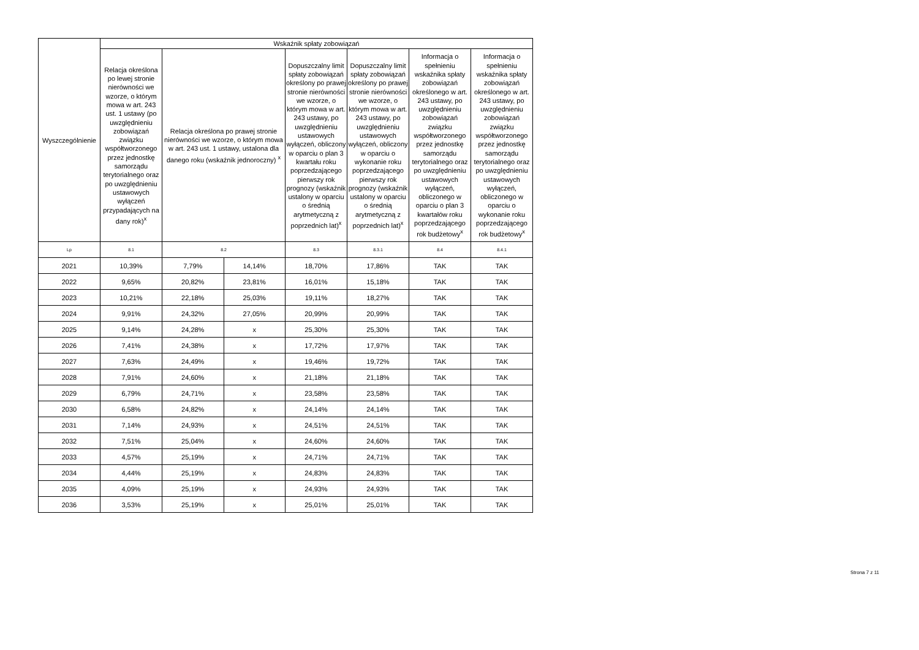| Wyszczególnienie | Wskaźnik spłaty zobowiązań | | | | | | |
| --- | --- | --- | --- | --- | --- | --- | --- |
| | Relacja określona po lewej stronie nierówności we wzorze, o którym mowa w art. 243 ust. 1 ustawy (po uwzględnieniu zobowiązań związku współtworzonego przez jednostkę samorządu terytorialnego oraz po uwzględnieniu ustawowych wyłączeń przypadających na dany rok)<sup>x</sup> | Relacja określona po prawej stronie nierówności we wzorze, o którym mowa w art. 243 ust. 1 ustawy, ustalona dla danego roku (wskaźnik jednoroczny) <sup>x</sup> | | Dopuszczalny limit spłaty zobowiązań określony po prawej stronie nierówności we wzorze, o którym mowa w art. 243 ustawy, po uwzględnieniu ustawowych wyłączeń, obliczony w oparciu o plan 3 kwartału roku poprzedzającego pierwszy rok prognozy (wskaźnik ustalony w oparciu o średnią arytmetyczną z poprzednich lat)<sup>x</sup> | Dopuszczalny limit spłaty zobowiązań określony po prawej stronie nierówności we wzorze, o którym mowa w art. 243 ustawy, po uwzględnieniu ustawowych wyłączeń, obliczony w oparciu o wykonanie roku poprzedzającego pierwszy rok prognozy (wskaźnik ustalony w oparciu o średnią arytmetyczną z poprzednich lat)<sup>x</sup> | Informacja o spełnieniu wskaźnika spłaty zobowiązań określonego w art. 243 ustawy, po uwzględnieniu zobowiązań związku współtworzonego przez jednostkę samorządu terytorialnego oraz po uwzględnieniu ustawowych wyłączeń, obliczonego w oparciu o plan 3 kwartałów roku poprzedzającego rok budżetowy<sup>x</sup> | Informacja o spełnieniu wskaźnika spłaty zobowiązań określonego w art. 243 ustawy, po uwzględnieniu zobowiązań związku współtworzonego przez jednostkę samorządu terytorialnego oraz po uwzględnieniu ustawowych wyłączeń, obliczonego w oparciu o wykonanie roku poprzedzającego rok budżetowy<sup>x</sup> |
| Lp | 8.1 | 8.2 | | 8.3 | 8.3.1 | 8.4 | 8.4.1 |
| 2021 | 10,39% | 7,79% | 14,14% | 18,70% | 17,86% | TAK | TAK |
| 2022 | 9,65% | 20,82% | 23,81% | 16,01% | 15,18% | TAK | TAK |
| 2023 | 10,21% | 22,18% | 25,03% | 19,11% | 18,27% | TAK | TAK |
| 2024 | 9,91% | 24,32% | 27,05% | 20,99% | 20,99% | TAK | TAK |
| 2025 | 9,14% | 24,28% | x | 25,30% | 25,30% | TAK | TAK |
| 2026 | 7,41% | 24,38% | x | 17,72% | 17,97% | TAK | TAK |
| 2027 | 7,63% | 24,49% | x | 19,46% | 19,72% | TAK | TAK |
| 2028 | 7,91% | 24,60% | x | 21,18% | 21,18% | TAK | TAK |
| 2029 | 6,79% | 24,71% | x | 23,58% | 23,58% | TAK | TAK |
| 2030 | 6,58% | 24,82% | x | 24,14% | 24,14% | TAK | TAK |
| 2031 | 7,14% | 24,93% | x | 24,51% | 24,51% | TAK | TAK |
| 2032 | 7,51% | 25,04% | x | 24,60% | 24,60% | TAK | TAK |
| 2033 | 4,57% | 25,19% | x | 24,71% | 24,71% | TAK | TAK |
| 2034 | 4,44% | 25,19% | x | 24,83% | 24,83% | TAK | TAK |
| 2035 | 4,09% | 25,19% | x | 24,93% | 24,93% | TAK | TAK |
| 2036 | 3,53% | 25,19% | x | 25,01% | 25,01% | TAK | TAK |
Strona 7 z 11